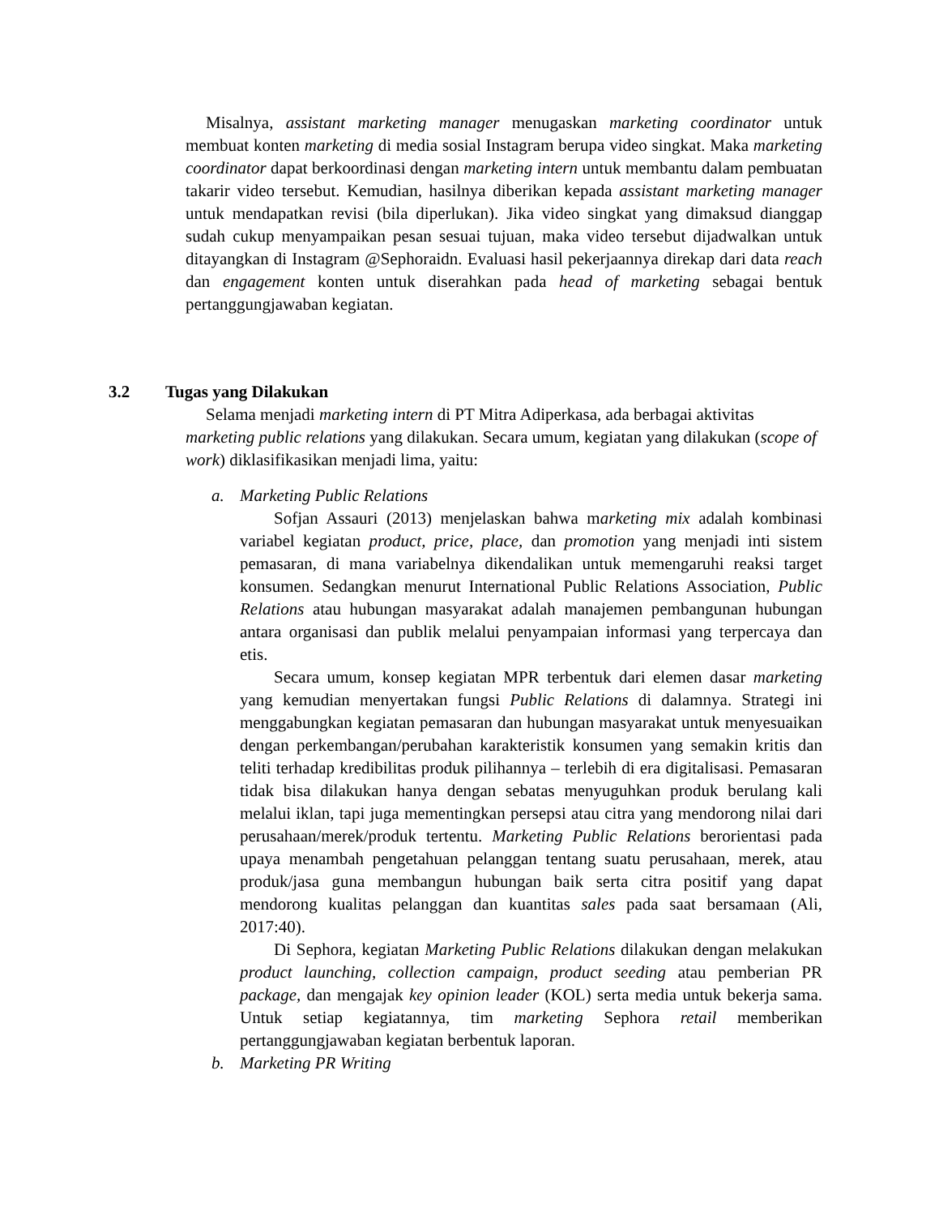Misalnya, assistant marketing manager menugaskan marketing coordinator untuk membuat konten marketing di media sosial Instagram berupa video singkat. Maka marketing coordinator dapat berkoordinasi dengan marketing intern untuk membantu dalam pembuatan takarir video tersebut. Kemudian, hasilnya diberikan kepada assistant marketing manager untuk mendapatkan revisi (bila diperlukan). Jika video singkat yang dimaksud dianggap sudah cukup menyampaikan pesan sesuai tujuan, maka video tersebut dijadwalkan untuk ditayangkan di Instagram @Sephoraidn. Evaluasi hasil pekerjaannya direkap dari data reach dan engagement konten untuk diserahkan pada head of marketing sebagai bentuk pertanggungjawaban kegiatan.
3.2 Tugas yang Dilakukan
Selama menjadi marketing intern di PT Mitra Adiperkasa, ada berbagai aktivitas marketing public relations yang dilakukan. Secara umum, kegiatan yang dilakukan (scope of work) diklasifikasikan menjadi lima, yaitu:
a. Marketing Public Relations
Sofjan Assauri (2013) menjelaskan bahwa marketing mix adalah kombinasi variabel kegiatan product, price, place, dan promotion yang menjadi inti sistem pemasaran, di mana variabelnya dikendalikan untuk memengaruhi reaksi target konsumen. Sedangkan menurut International Public Relations Association, Public Relations atau hubungan masyarakat adalah manajemen pembangunan hubungan antara organisasi dan publik melalui penyampaian informasi yang terpercaya dan etis.
Secara umum, konsep kegiatan MPR terbentuk dari elemen dasar marketing yang kemudian menyertakan fungsi Public Relations di dalamnya. Strategi ini menggabungkan kegiatan pemasaran dan hubungan masyarakat untuk menyesuaikan dengan perkembangan/perubahan karakteristik konsumen yang semakin kritis dan teliti terhadap kredibilitas produk pilihannya – terlebih di era digitalisasi. Pemasaran tidak bisa dilakukan hanya dengan sebatas menyuguhkan produk berulang kali melalui iklan, tapi juga mementingkan persepsi atau citra yang mendorong nilai dari perusahaan/merek/produk tertentu. Marketing Public Relations berorientasi pada upaya menambah pengetahuan pelanggan tentang suatu perusahaan, merek, atau produk/jasa guna membangun hubungan baik serta citra positif yang dapat mendorong kualitas pelanggan dan kuantitas sales pada saat bersamaan (Ali, 2017:40).
Di Sephora, kegiatan Marketing Public Relations dilakukan dengan melakukan product launching, collection campaign, product seeding atau pemberian PR package, dan mengajak key opinion leader (KOL) serta media untuk bekerja sama. Untuk setiap kegiatannya, tim marketing Sephora retail memberikan pertanggungjawaban kegiatan berbentuk laporan.
b. Marketing PR Writing